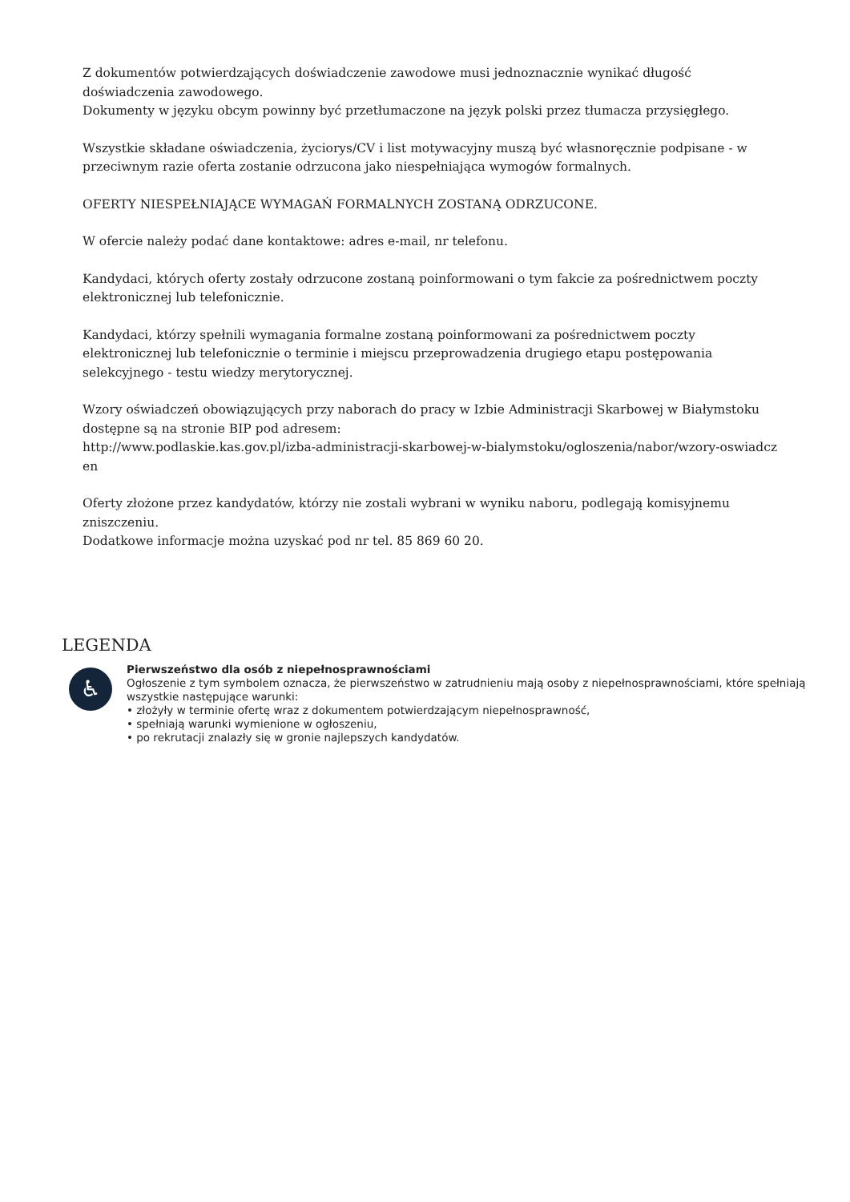Z dokumentów potwierdzających doświadczenie zawodowe musi jednoznacznie wynikać długość doświadczenia zawodowego.
Dokumenty w języku obcym powinny być przetłumaczone na język polski przez tłumacza przysięgłego.
Wszystkie składane oświadczenia, życiorys/CV i list motywacyjny muszą być własnoręcznie podpisane - w przeciwnym razie oferta zostanie odrzucona jako niespełniająca wymogów formalnych.
OFERTY NIESPEŁNIAJĄCE WYMAGAŃ FORMALNYCH ZOSTANĄ ODRZUCONE.
W ofercie należy podać dane kontaktowe: adres e-mail, nr telefonu.
Kandydaci, których oferty zostały odrzucone zostaną poinformowani o tym fakcie za pośrednictwem poczty elektronicznej lub telefonicznie.
Kandydaci, którzy spełnili wymagania formalne zostaną poinformowani za pośrednictwem poczty elektronicznej lub telefonicznie o terminie i miejscu przeprowadzenia drugiego etapu postępowania selekcyjnego - testu wiedzy merytorycznej.
Wzory oświadczeń obowiązujących przy naborach do pracy w Izbie Administracji Skarbowej w Białymstoku dostępne są na stronie BIP pod adresem:
http://www.podlaskie.kas.gov.pl/izba-administracji-skarbowej-w-bialymstoku/ogloszenia/nabor/wzory-oswiadcz en
Oferty złożone przez kandydatów, którzy nie zostali wybrani w wyniku naboru, podlegają komisyjnemu zniszczeniu.
Dodatkowe informacje można uzyskać pod nr tel. 85 869 60 20.
LEGENDA
♿
Pierwszeństwo dla osób z niepełnosprawnościami
Ogłoszenie z tym symbolem oznacza, że pierwszeństwo w zatrudnieniu mają osoby z niepełnosprawnościami, które spełniają wszystkie następujące warunki:
• złożyły w terminie ofertę wraz z dokumentem potwierdzającym niepełnosprawność,
• spełniają warunki wymienione w ogłoszeniu,
• po rekrutacji znalazły się w gronie najlepszych kandydatów.